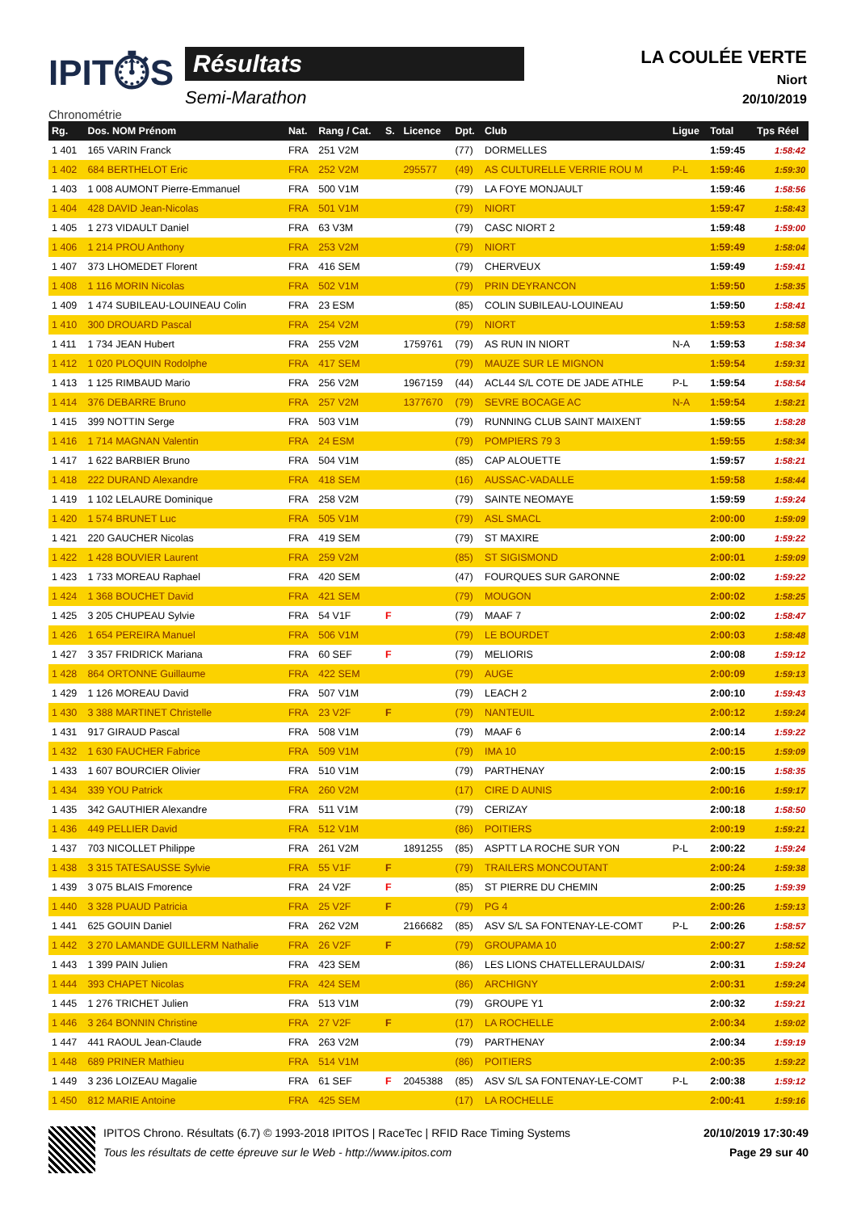IPIT⏱S
Chronométrie
Résultats
Semi-Marathon
LA COULÉE VERTE
Niort
20/10/2019
| Rg. | Dos. NOM Prénom | Nat. | Rang / Cat. | S. | Licence | Dpt. | Club | Ligue | Total | Tps Réel |
| --- | --- | --- | --- | --- | --- | --- | --- | --- | --- | --- |
| 1 401 | 165 VARIN Franck | FRA | 251 V2M | | | (77) | DORMELLES | | 1:59:45 | 1:58:42 |
| 1 402 | 684 BERTHELOT Eric | FRA | 252 V2M | | 295577 | (49) | AS CULTURELLE VERRIE ROU M | P-L | 1:59:46 | 1:59:30 |
| 1 403 | 1 008 AUMONT Pierre-Emmanuel | FRA | 500 V1M | | | (79) | LA FOYE MONJAULT | | 1:59:46 | 1:58:56 |
| 1 404 | 428 DAVID Jean-Nicolas | FRA | 501 V1M | | | (79) | NIORT | | 1:59:47 | 1:58:43 |
| 1 405 | 1 273 VIDAULT Daniel | FRA | 63 V3M | | | (79) | CASC NIORT 2 | | 1:59:48 | 1:59:00 |
| 1 406 | 1 214 PROU Anthony | FRA | 253 V2M | | | (79) | NIORT | | 1:59:49 | 1:58:04 |
| 1 407 | 373 LHOMEDET Florent | FRA | 416 SEM | | | (79) | CHERVEUX | | 1:59:49 | 1:59:41 |
| 1 408 | 1 116 MORIN Nicolas | FRA | 502 V1M | | | (79) | PRIN DEYRANCON | | 1:59:50 | 1:58:35 |
| 1 409 | 1 474 SUBILEAU-LOUINEAU Colin | FRA | 23 ESM | | | (85) | COLIN SUBILEAU-LOUINEAU | | 1:59:50 | 1:58:41 |
| 1 410 | 300 DROUARD Pascal | FRA | 254 V2M | | | (79) | NIORT | | 1:59:53 | 1:58:58 |
| 1 411 | 1 734 JEAN Hubert | FRA | 255 V2M | | 1759761 | (79) | AS RUN IN NIORT | N-A | 1:59:53 | 1:58:34 |
| 1 412 | 1 020 PLOQUIN Rodolphe | FRA | 417 SEM | | | (79) | MAUZE SUR LE MIGNON | | 1:59:54 | 1:59:31 |
| 1 413 | 1 125 RIMBAUD Mario | FRA | 256 V2M | | 1967159 | (44) | ACL44 S/L COTE DE JADE ATHLE | P-L | 1:59:54 | 1:58:54 |
| 1 414 | 376 DEBARRE Bruno | FRA | 257 V2M | | 1377670 | (79) | SEVRE BOCAGE AC | N-A | 1:59:54 | 1:58:21 |
| 1 415 | 399 NOTTIN Serge | FRA | 503 V1M | | | (79) | RUNNING CLUB SAINT MAIXENT | | 1:59:55 | 1:58:28 |
| 1 416 | 1 714 MAGNAN Valentin | FRA | 24 ESM | | | (79) | POMPIERS 79 3 | | 1:59:55 | 1:58:34 |
| 1 417 | 1 622 BARBIER Bruno | FRA | 504 V1M | | | (85) | CAP ALOUETTE | | 1:59:57 | 1:58:21 |
| 1 418 | 222 DURAND Alexandre | FRA | 418 SEM | | | (16) | AUSSAC-VADALLE | | 1:59:58 | 1:58:44 |
| 1 419 | 1 102 LELAURE Dominique | FRA | 258 V2M | | | (79) | SAINTE NEOMAYE | | 1:59:59 | 1:59:24 |
| 1 420 | 1 574 BRUNET Luc | FRA | 505 V1M | | | (79) | ASL SMACL | | 2:00:00 | 1:59:09 |
| 1 421 | 220 GAUCHER Nicolas | FRA | 419 SEM | | | (79) | ST MAXIRE | | 2:00:00 | 1:59:22 |
| 1 422 | 1 428 BOUVIER Laurent | FRA | 259 V2M | | | (85) | ST SIGISMOND | | 2:00:01 | 1:59:09 |
| 1 423 | 1 733 MOREAU Raphael | FRA | 420 SEM | | | (47) | FOURQUES SUR GARONNE | | 2:00:02 | 1:59:22 |
| 1 424 | 1 368 BOUCHET David | FRA | 421 SEM | | | (79) | MOUGON | | 2:00:02 | 1:58:25 |
| 1 425 | 3 205 CHUPEAU Sylvie | FRA | 54 V1F | F | | (79) | MAAF 7 | | 2:00:02 | 1:58:47 |
| 1 426 | 1 654 PEREIRA Manuel | FRA | 506 V1M | | | (79) | LE BOURDET | | 2:00:03 | 1:58:48 |
| 1 427 | 3 357 FRIDRICK Mariana | FRA | 60 SEF | F | | (79) | MELIORIS | | 2:00:08 | 1:59:12 |
| 1 428 | 864 ORTONNE Guillaume | FRA | 422 SEM | | | (79) | AUGE | | 2:00:09 | 1:59:13 |
| 1 429 | 1 126 MOREAU David | FRA | 507 V1M | | | (79) | LEACH 2 | | 2:00:10 | 1:59:43 |
| 1 430 | 3 388 MARTINET Christelle | FRA | 23 V2F | F | | (79) | NANTEUIL | | 2:00:12 | 1:59:24 |
| 1 431 | 917 GIRAUD Pascal | FRA | 508 V1M | | | (79) | MAAF 6 | | 2:00:14 | 1:59:22 |
| 1 432 | 1 630 FAUCHER Fabrice | FRA | 509 V1M | | | (79) | IMA 10 | | 2:00:15 | 1:59:09 |
| 1 433 | 1 607 BOURCIER Olivier | FRA | 510 V1M | | | (79) | PARTHENAY | | 2:00:15 | 1:58:35 |
| 1 434 | 339 YOU Patrick | FRA | 260 V2M | | | (17) | CIRE D AUNIS | | 2:00:16 | 1:59:17 |
| 1 435 | 342 GAUTHIER Alexandre | FRA | 511 V1M | | | (79) | CERIZAY | | 2:00:18 | 1:58:50 |
| 1 436 | 449 PELLIER David | FRA | 512 V1M | | | (86) | POITIERS | | 2:00:19 | 1:59:21 |
| 1 437 | 703 NICOLLET Philippe | FRA | 261 V2M | | 1891255 | (85) | ASPTT LA ROCHE SUR YON | P-L | 2:00:22 | 1:59:24 |
| 1 438 | 3 315 TATESAUSSE Sylvie | FRA | 55 V1F | F | | (79) | TRAILERS MONCOUTANT | | 2:00:24 | 1:59:38 |
| 1 439 | 3 075 BLAIS Fmorence | FRA | 24 V2F | F | | (85) | ST PIERRE DU CHEMIN | | 2:00:25 | 1:59:39 |
| 1 440 | 3 328 PUAUD Patricia | FRA | 25 V2F | F | | (79) | PG 4 | | 2:00:26 | 1:59:13 |
| 1 441 | 625 GOUIN Daniel | FRA | 262 V2M | | 2166682 | (85) | ASV S/L SA FONTENAY-LE-COMT | P-L | 2:00:26 | 1:58:57 |
| 1 442 | 3 270 LAMANDE GUILLERM Nathalie | FRA | 26 V2F | F | | (79) | GROUPAMA 10 | | 2:00:27 | 1:58:52 |
| 1 443 | 1 399 PAIN Julien | FRA | 423 SEM | | | (86) | LES LIONS CHATELLERAULDAIS/ | | 2:00:31 | 1:59:24 |
| 1 444 | 393 CHAPET Nicolas | FRA | 424 SEM | | | (86) | ARCHIGNY | | 2:00:31 | 1:59:24 |
| 1 445 | 1 276 TRICHET Julien | FRA | 513 V1M | | | (79) | GROUPE Y1 | | 2:00:32 | 1:59:21 |
| 1 446 | 3 264 BONNIN Christine | FRA | 27 V2F | F | | (17) | LA ROCHELLE | | 2:00:34 | 1:59:02 |
| 1 447 | 441 RAOUL Jean-Claude | FRA | 263 V2M | | | (79) | PARTHENAY | | 2:00:34 | 1:59:19 |
| 1 448 | 689 PRINER Mathieu | FRA | 514 V1M | | | (86) | POITIERS | | 2:00:35 | 1:59:22 |
| 1 449 | 3 236 LOIZEAU Magalie | FRA | 61 SEF | F | 2045388 | (85) | ASV S/L SA FONTENAY-LE-COMT | P-L | 2:00:38 | 1:59:12 |
| 1 450 | 812 MARIE Antoine | FRA | 425 SEM | | | (17) | LA ROCHELLE | | 2:00:41 | 1:59:16 |
IPITOS Chrono. Résultats (6.7) © 1993-2018 IPITOS | RaceTec | RFID Race Timing Systems
Tous les résultats de cette épreuve sur le Web - http://www.ipitos.com
20/10/2019 17:30:49
Page 29 sur 40